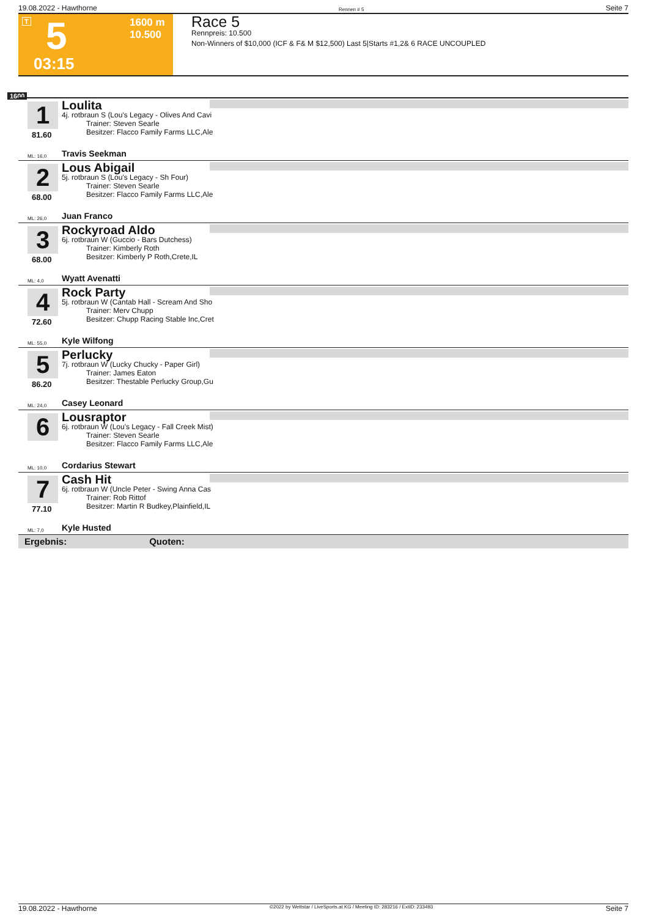19.08.2022 - Hawthorne Rennen # 5 Seite 7
T 5 1600 m
10.500
03:15
Race 5
Rennpreis: 10.500
Non-Winners of $10,000 (ICF & F& M $12,500) Last 5|Starts #1,2& 6 RACE UNCOUPLED
1600
1
81.60
Loulita
4j. rotbraun S (Lou's Legacy - Olives And Cavi
Trainer: Steven Searle
Besitzer: Flacco Family Farms LLC,Ale
ML: 16,0 Travis Seekman
2
68.00
Lous Abigail
5j. rotbraun S (Lou's Legacy - Sh Four)
Trainer: Steven Searle
Besitzer: Flacco Family Farms LLC,Ale
ML: 26,0 Juan Franco
3
68.00
Rockyroad Aldo
6j. rotbraun W (Guccio - Bars Dutchess)
Trainer: Kimberly Roth
Besitzer: Kimberly P Roth,Crete,IL
ML: 4,0 Wyatt Avenatti
4
72.60
Rock Party
5j. rotbraun W (Cantab Hall - Scream And Sho
Trainer: Merv Chupp
Besitzer: Chupp Racing Stable Inc,Cret
ML: 55,0 Kyle Wilfong
5
86.20
Perlucky
7j. rotbraun W (Lucky Chucky - Paper Girl)
Trainer: James Eaton
Besitzer: Thestable Perlucky Group,Gu
ML: 24,0 Casey Leonard
6 Lousraptor
6j. rotbraun W (Lou's Legacy - Fall Creek Mist)
Trainer: Steven Searle
Besitzer: Flacco Family Farms LLC,Ale
ML: 10,0 Cordarius Stewart
7
77.10
Cash Hit
6j. rotbraun W (Uncle Peter - Swing Anna Cas
Trainer: Rob Rittof
Besitzer: Martin R Budkey,Plainfield,IL
ML: 7,0 Kyle Husted
Ergebnis: Quoten:
19.08.2022 - Hawthorne ©2022 by Wettstar / LiveSports.at KG / Meeting ID: 283216 / ExtID: 233493 Seite 7